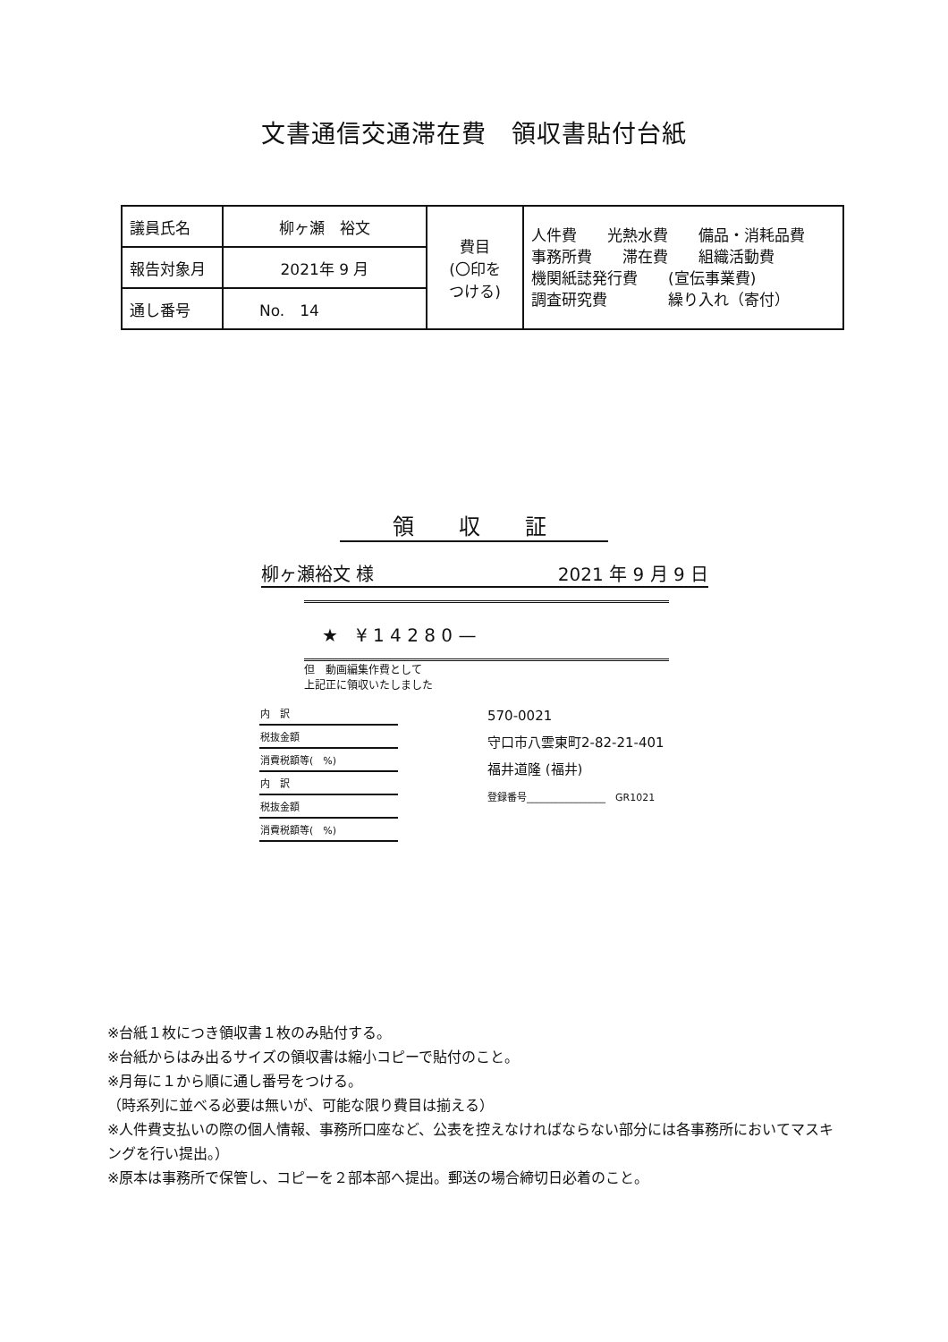文書通信交通滞在費　領収書貼付台紙
| 議員氏名 | 柳ヶ瀬 裕文 | 費目 (〇印を つける) | 人件費 光熱水費 備品・消耗品費 事務所費 滞在費 組織活動費 機関紙誌発行費 (宣伝事業費) 調査研究費 繰り入れ（寄付） |
| 報告対象月 | 2021年 9 月 | | |
| 通し番号 | No. 14 | | |
領収証
柳ヶ瀬裕文 様 2021 年 9 月 9 日
　★　¥ 1 4 2 8 0 —
但　動画編集作費として
上記正に領収いたしました
| 内 訳 |
| 税抜金額 |
| 消費税額等( %) |
| 内 訳 |
| 税抜金額 |
| 消費税額等( %) |
570-0021
守口市八雲東町2-82-21-401
福井道隆 (福井)
登録番号________________　GR1021
※台紙１枚につき領収書１枚のみ貼付する。
※台紙からはみ出るサイズの領収書は縮小コピーで貼付のこと。
※月毎に１から順に通し番号をつける。
（時系列に並べる必要は無いが、可能な限り費目は揃える）
※人件費支払いの際の個人情報、事務所口座など、公表を控えなければならない部分には各事務所においてマスキングを行い提出。）
※原本は事務所で保管し、コピーを２部本部へ提出。郵送の場合締切日必着のこと。